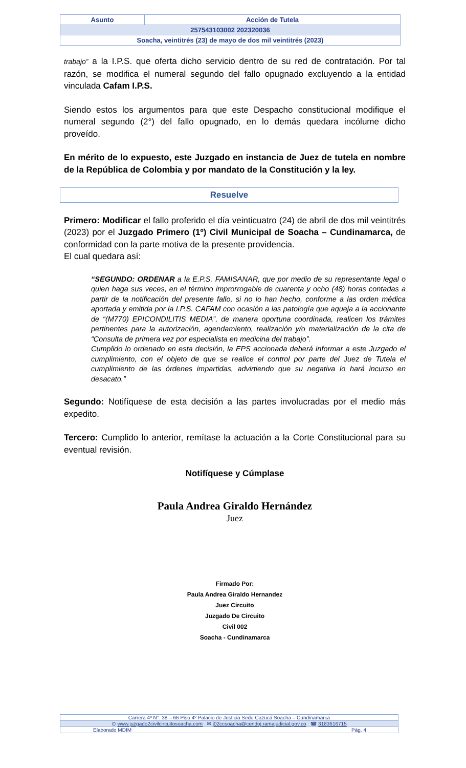| Asunto | Acción de Tutela |
| 257543103002 202320036 | |
| Soacha, veintitrés (23) de mayo de dos mil veintitrés (2023) | |
trabajo” a la I.P.S. que oferta dicho servicio dentro de su red de contratación. Por tal razón, se modifica el numeral segundo del fallo opugnado excluyendo a la entidad vinculada Cafam I.P.S.
Siendo estos los argumentos para que este Despacho constitucional modifique el numeral segundo (2°) del fallo opugnado, en lo demás quedara incólume dicho proveído.
En mérito de lo expuesto, este Juzgado en instancia de Juez de tutela en nombre de la República de Colombia y por mandato de la Constitución y la ley.
Resuelve
Primero: Modificar el fallo proferido el día veinticuatro (24) de abril de dos mil veintitrés (2023) por el Juzgado Primero (1º) Civil Municipal de Soacha – Cundinamarca, de conformidad con la parte motiva de la presente providencia.
El cual quedara así:
“SEGUNDO: ORDENAR a la E.P.S. FAMISANAR, que por medio de su representante legal o quien haga sus veces, en el término improrrogable de cuarenta y ocho (48) horas contadas a partir de la notificación del presente fallo, si no lo han hecho, conforme a las orden médica aportada y emitida por la I.P.S. CAFAM con ocasión a las patología que aqueja a la accionante de “(M770) EPICONDILITIS MEDIA”, de manera oportuna coordinada, realicen los trámites pertinentes para la autorización, agendamiento, realización y/o materialización de la cita de “Consulta de primera vez por especialista en medicina del trabajo”.
Cumplido lo ordenado en esta decisión, la EPS accionada deberá informar a este Juzgado el cumplimiento, con el objeto de que se realice el control por parte del Juez de Tutela el cumplimiento de las órdenes impartidas, advirtiendo que su negativa lo hará incurso en desacato.”
Segundo: Notifíquese de esta decisión a las partes involucradas por el medio más expedito.
Tercero: Cumplido lo anterior, remítase la actuación a la Corte Constitucional para su eventual revisión.
Notifíquese y Cúmplase
Paula Andrea Giraldo Hernández
Juez
Firmado Por:
Paula Andrea Giraldo Hernandez
Juez Circuito
Juzgado De Circuito
Civil 002
Soacha - Cundinamarca
| Carrera 4ª N°. 38 – 66 Piso 4º Palacio de Justicia Sede Cazucá Soacha – Cundinamarca |
| ⊙ www.juzgado2civilcircuitosoacha.com ✉ j02ccsoacha@cendoj.ramajudicial.gov.co ☎ 3183616715 |
| Elaborado MDIM Pág. 4 |